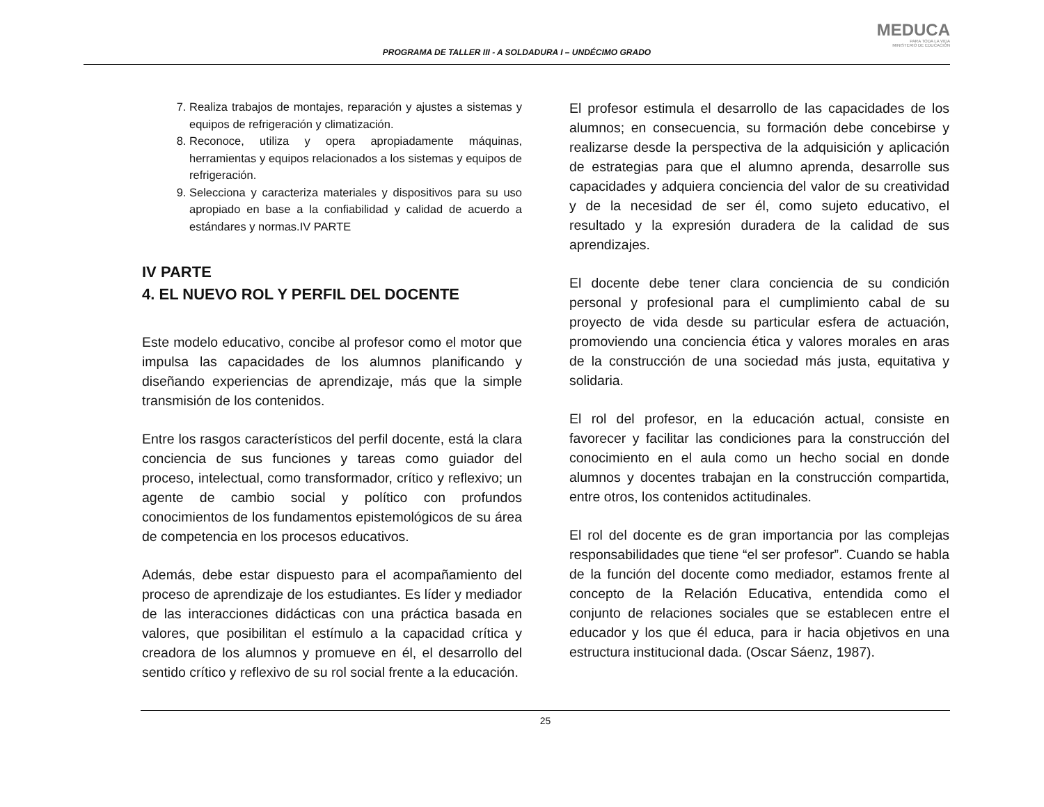PROGRAMA DE TALLER III - A SOLDADURA I – UNDÉCIMO GRADO
MEDUCA
PARA TODA LA VIDA
MINISTERIO DE EDUCACIÓN
7. Realiza trabajos de montajes, reparación y ajustes a sistemas y equipos de refrigeración y climatización.
8. Reconoce, utiliza y opera apropiadamente máquinas, herramientas y equipos relacionados a los sistemas y equipos de refrigeración.
9. Selecciona y caracteriza materiales y dispositivos para su uso apropiado en base a la confiabilidad y calidad de acuerdo a estándares y normas.IV PARTE
IV PARTE
4. EL NUEVO ROL Y PERFIL DEL DOCENTE
Este modelo educativo, concibe al profesor como el motor que impulsa las capacidades de los alumnos planificando y diseñando experiencias de aprendizaje, más que la simple transmisión de los contenidos.
Entre los rasgos característicos del perfil docente, está la clara conciencia de sus funciones y tareas como guiador del proceso, intelectual, como transformador, crítico y reflexivo; un agente de cambio social y político con profundos conocimientos de los fundamentos epistemológicos de su área de competencia en los procesos educativos.
Además, debe estar dispuesto para el acompañamiento del proceso de aprendizaje de los estudiantes. Es líder y mediador de las interacciones didácticas con una práctica basada en valores, que posibilitan el estímulo a la capacidad crítica y creadora de los alumnos y promueve en él, el desarrollo del sentido crítico y reflexivo de su rol social frente a la educación.
El profesor estimula el desarrollo de las capacidades de los alumnos; en consecuencia, su formación debe concebirse y realizarse desde la perspectiva de la adquisición y aplicación de estrategias para que el alumno aprenda, desarrolle sus capacidades y adquiera conciencia del valor de su creatividad y de la necesidad de ser él, como sujeto educativo, el resultado y la expresión duradera de la calidad de sus aprendizajes.
El docente debe tener clara conciencia de su condición personal y profesional para el cumplimiento cabal de su proyecto de vida desde su particular esfera de actuación, promoviendo una conciencia ética y valores morales en aras de la construcción de una sociedad más justa, equitativa y solidaria.
El rol del profesor, en la educación actual, consiste en favorecer y facilitar las condiciones para la construcción del conocimiento en el aula como un hecho social en donde alumnos y docentes trabajan en la construcción compartida, entre otros, los contenidos actitudinales.
El rol del docente es de gran importancia por las complejas responsabilidades que tiene “el ser profesor”. Cuando se habla de la función del docente como mediador, estamos frente al concepto de la Relación Educativa, entendida como el conjunto de relaciones sociales que se establecen entre el educador y los que él educa, para ir hacia objetivos en una estructura institucional dada. (Oscar Sáenz, 1987).
25